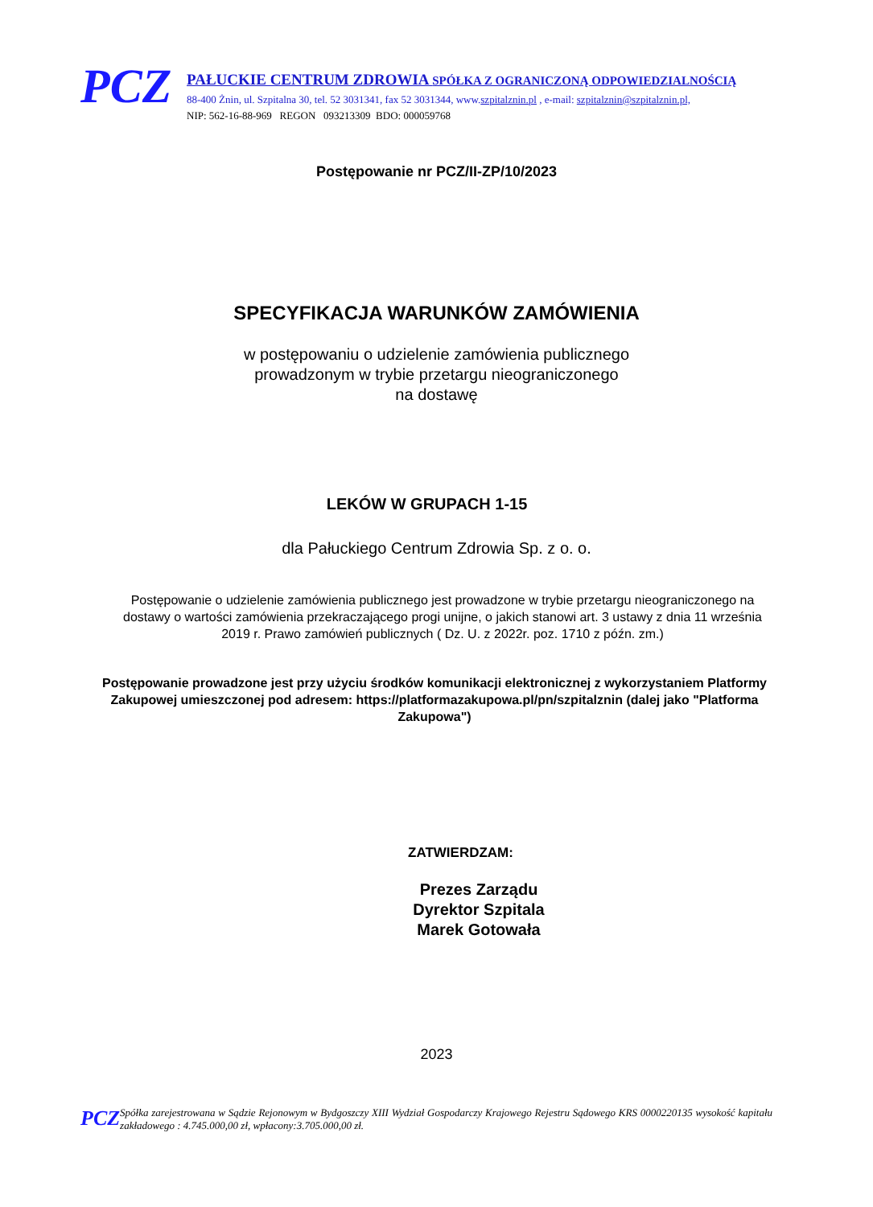PCZ
PAŁUCKIE CENTRUM ZDROWIA SPÓŁKA Z OGRANICZONĄ ODPOWIEDZIALNOŚCIĄ
88-400 Żnin, ul. Szpitalna 30, tel. 52 3031341, fax 52 3031344, www.szpitalznin.pl , e-mail: szpitalznin@szpitalznin.pl,
NIP: 562-16-88-969 REGON 093213309 BDO: 000059768
Postępowanie nr PCZ/II-ZP/10/2023
SPECYFIKACJA WARUNKÓW ZAMÓWIENIA
w postępowaniu o udzielenie zamówienia publicznego
prowadzonym w trybie przetargu nieograniczonego
na dostawę
LEKÓW W GRUPACH 1-15
dla Pałuckiego Centrum Zdrowia Sp. z o. o.
Postępowanie o udzielenie zamówienia publicznego jest prowadzone w trybie przetargu nieograniczonego na dostawy o wartości zamówienia przekraczającego progi unijne, o jakich stanowi art. 3 ustawy z dnia 11 września 2019 r. Prawo zamówień publicznych ( Dz. U. z 2022r. poz. 1710 z późn. zm.)
Postępowanie prowadzone jest przy użyciu środków komunikacji elektronicznej z wykorzystaniem Platformy Zakupowej umieszczonej pod adresem: https://platformazakupowa.pl/pn/szpitalznin (dalej jako "Platforma Zakupowa")
ZATWIERDZAM:
Prezes Zarządu
Dyrektor Szpitala
Marek Gotowała
2023
PCZ
Spółka zarejestrowana w Sądzie Rejonowym w Bydgoszczy XIII Wydział Gospodarczy Krajowego Rejestru Sądowego KRS 0000220135 wysokość kapitału zakładowego : 4.745.000,00 zł, wpłacony:3.705.000,00 zł.